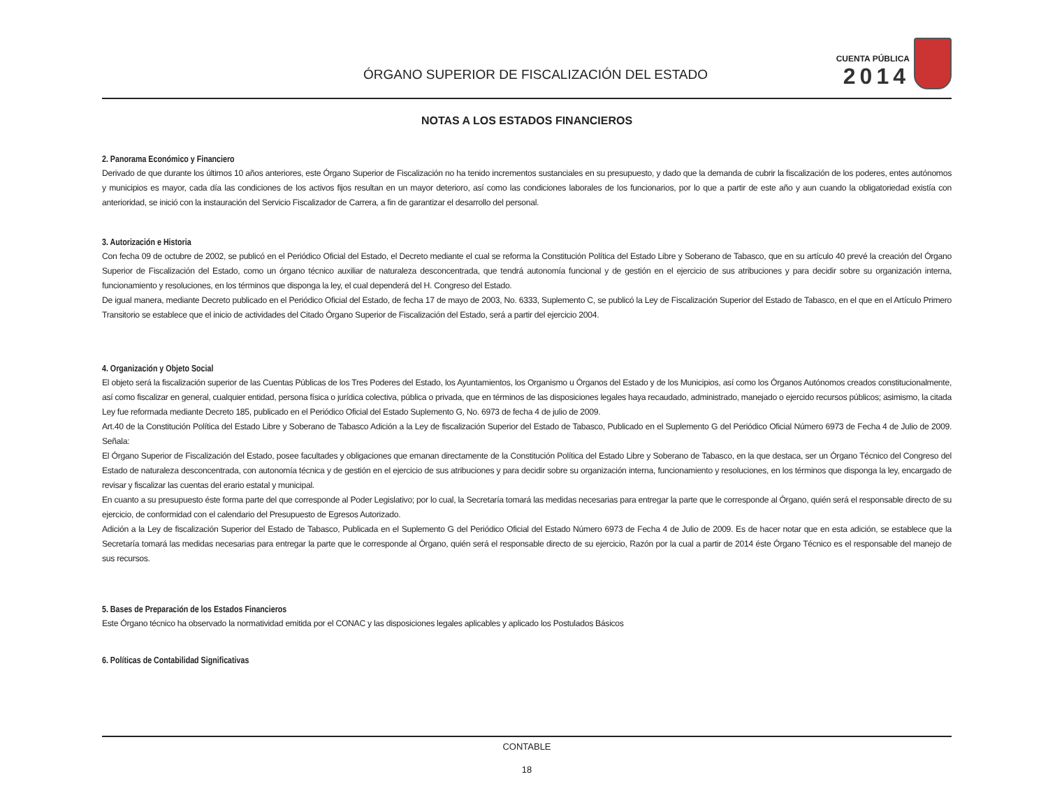ÓRGANO SUPERIOR DE FISCALIZACIÓN DEL ESTADO
CUENTA PÚBLICA
2014
NOTAS A LOS ESTADOS FINANCIEROS
2. Panorama Económico y Financiero
Derivado de que durante los últimos 10 años anteriores, este Órgano Superior de Fiscalización no ha tenido incrementos sustanciales en su presupuesto, y dado que la demanda de cubrir la fiscalización de los poderes, entes autónomos y municipios es mayor, cada día las condiciones de los activos fijos resultan en un mayor deterioro, así como las condiciones laborales de los funcionarios, por lo que a partir de este año y aun cuando la obligatoriedad existía con anterioridad, se inició con la instauración del Servicio Fiscalizador de Carrera, a fin de garantizar el desarrollo del personal.
3. Autorización e Historia
Con fecha 09 de octubre de 2002, se publicó en el Periódico Oficial del Estado, el Decreto mediante el cual se reforma la Constitución Política del Estado Libre y Soberano de Tabasco, que en su artículo 40 prevé la creación del Órgano Superior de Fiscalización del Estado, como un órgano técnico auxiliar de naturaleza desconcentrada, que tendrá autonomía funcional y de gestión en el ejercicio de sus atribuciones y para decidir sobre su organización interna, funcionamiento y resoluciones, en los términos que disponga la ley, el cual dependerá del H. Congreso del Estado.
De igual manera, mediante Decreto publicado en el Periódico Oficial del Estado, de fecha 17 de mayo de 2003, No. 6333, Suplemento C, se publicó la Ley de Fiscalización Superior del Estado de Tabasco, en el que en el Artículo Primero Transitorio se establece que el inicio de actividades del Citado Órgano Superior de Fiscalización del Estado, será a partir del ejercicio 2004.
4. Organización y Objeto Social
El objeto será la fiscalización superior de las Cuentas Públicas de los Tres Poderes del Estado, los Ayuntamientos, los Organismo u Órganos del Estado y de los Municipios, así como los Órganos Autónomos creados constitucionalmente, así como fiscalizar en general, cualquier entidad, persona física o jurídica colectiva, pública o privada, que en términos de las disposiciones legales haya recaudado, administrado, manejado o ejercido recursos públicos; asimismo, la citada Ley fue reformada mediante Decreto 185, publicado en el Periódico Oficial del Estado Suplemento G, No. 6973 de fecha 4 de julio de 2009.
Art.40 de la Constitución Política del Estado Libre y Soberano de Tabasco Adición a la Ley de fiscalización Superior del Estado de Tabasco, Publicado en el Suplemento G del Periódico Oficial Número 6973 de Fecha 4 de Julio de 2009. Señala:
El Órgano Superior de Fiscalización del Estado, posee facultades y obligaciones que emanan directamente de la Constitución Política del Estado Libre y Soberano de Tabasco, en la que destaca, ser un Órgano Técnico del Congreso del Estado de naturaleza desconcentrada, con autonomía técnica y de gestión en el ejercicio de sus atribuciones y para decidir sobre su organización interna, funcionamiento y resoluciones, en los términos que disponga la ley, encargado de revisar y fiscalizar las cuentas del erario estatal y municipal.
En cuanto a su presupuesto éste forma parte del que corresponde al Poder Legislativo; por lo cual, la Secretaría tomará las medidas necesarias para entregar la parte que le corresponde al Órgano, quién será el responsable directo de su ejercicio, de conformidad con el calendario del Presupuesto de Egresos Autorizado.
Adición a la Ley de fiscalización Superior del Estado de Tabasco, Publicada en el Suplemento G del Periódico Oficial del Estado Número 6973 de Fecha 4 de Julio de 2009. Es de hacer notar que en esta adición, se establece que la Secretaría tomará las medidas necesarias para entregar la parte que le corresponde al Órgano, quién será el responsable directo de su ejercicio, Razón por la cual a partir de 2014 éste Órgano Técnico es el responsable del manejo de sus recursos.
5. Bases de Preparación de los Estados Financieros
Este Órgano técnico ha observado la normatividad emitida por el CONAC y las disposiciones legales aplicables y aplicado los Postulados Básicos
6. Políticas de Contabilidad Significativas
CONTABLE
18